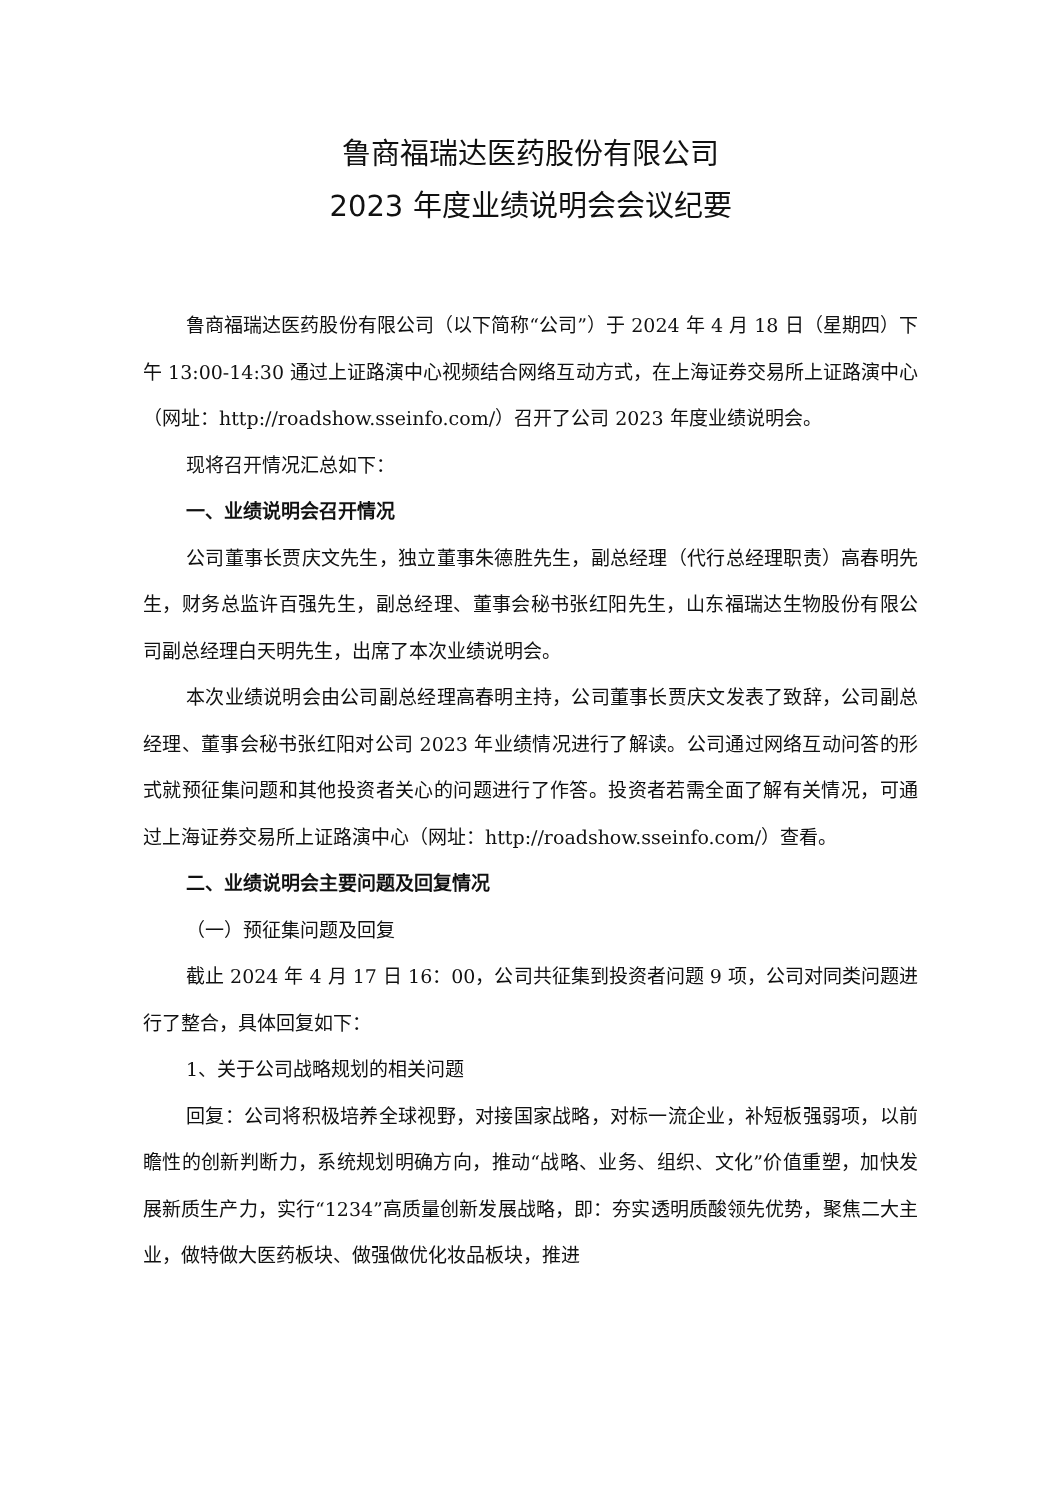鲁商福瑞达医药股份有限公司
2023 年度业绩说明会会议纪要
鲁商福瑞达医药股份有限公司（以下简称“公司”）于 2024 年 4 月 18 日（星期四）下午 13:00-14:30 通过上证路演中心视频结合网络互动方式，在上海证券交易所上证路演中心（网址：http://roadshow.sseinfo.com/）召开了公司 2023 年度业绩说明会。
现将召开情况汇总如下：
一、业绩说明会召开情况
公司董事长贾庆文先生，独立董事朱德胜先生，副总经理（代行总经理职责）高春明先生，财务总监许百强先生，副总经理、董事会秘书张红阳先生，山东福瑞达生物股份有限公司副总经理白天明先生，出席了本次业绩说明会。
本次业绩说明会由公司副总经理高春明主持，公司董事长贾庆文发表了致辞，公司副总经理、董事会秘书张红阳对公司 2023 年业绩情况进行了解读。公司通过网络互动问答的形式就预征集问题和其他投资者关心的问题进行了作答。投资者若需全面了解有关情况，可通过上海证券交易所上证路演中心（网址：http://roadshow.sseinfo.com/）查看。
二、业绩说明会主要问题及回复情况
（一）预征集问题及回复
截止 2024 年 4 月 17 日 16：00，公司共征集到投资者问题 9 项，公司对同类问题进行了整合，具体回复如下：
1、关于公司战略规划的相关问题
回复：公司将积极培养全球视野，对接国家战略，对标一流企业，补短板强弱项，以前瞻性的创新判断力，系统规划明确方向，推动“战略、业务、组织、文化”价值重塑，加快发展新质生产力，实行“1234”高质量创新发展战略，即：夯实透明质酸领先优势，聚焦二大主业，做特做大医药板块、做强做优化妆品板块，推进